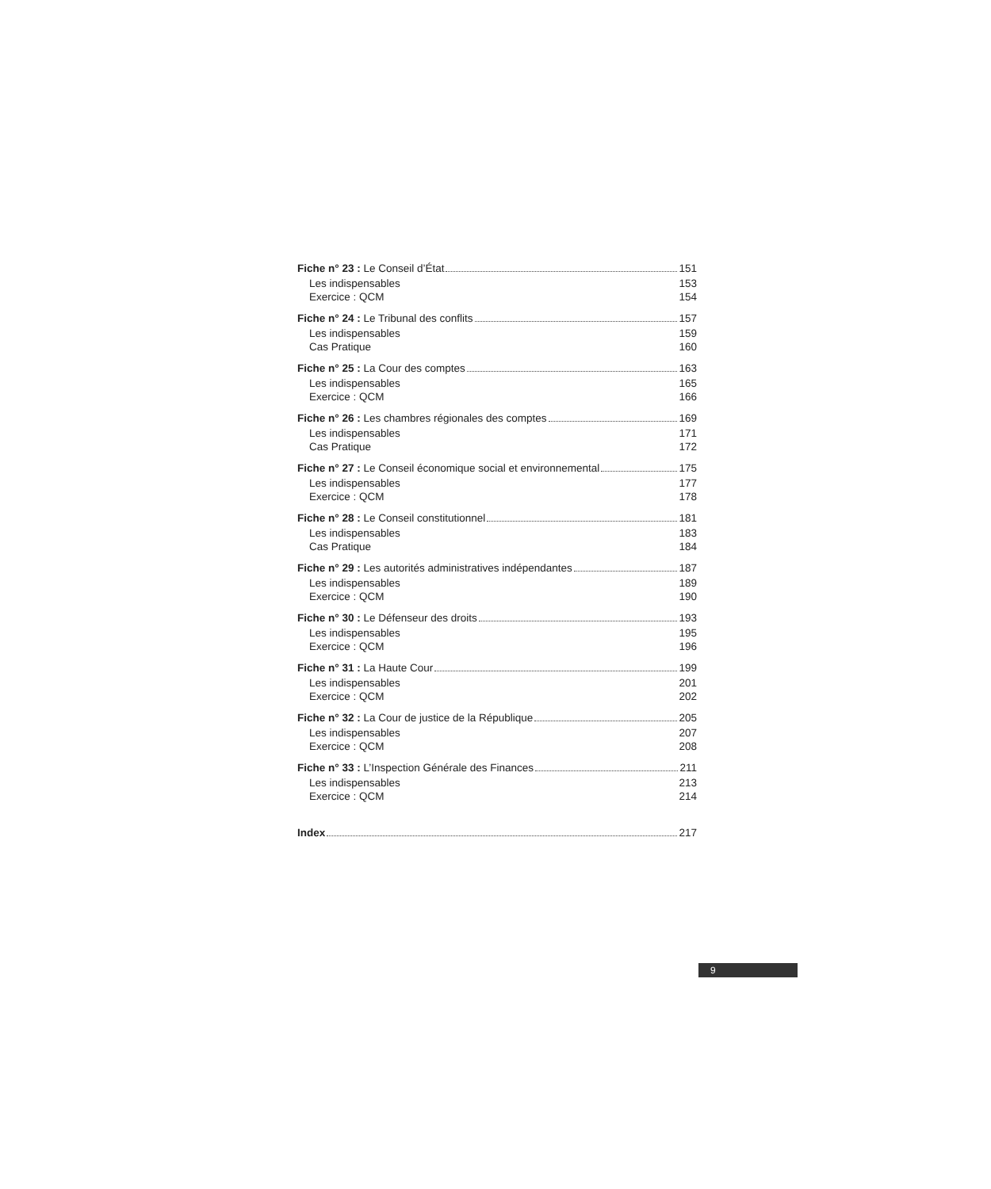Fiche n° 23 : Le Conseil d’État 151
Les indispensables 153
Exercice : QCM 154
Fiche n° 24 : Le Tribunal des conflits 157
Les indispensables 159
Cas Pratique 160
Fiche n° 25 : La Cour des comptes 163
Les indispensables 165
Exercice : QCM 166
Fiche n° 26 : Les chambres régionales des comptes 169
Les indispensables 171
Cas Pratique 172
Fiche n° 27 : Le Conseil économique social et environnemental 175
Les indispensables 177
Exercice : QCM 178
Fiche n° 28 : Le Conseil constitutionnel 181
Les indispensables 183
Cas Pratique 184
Fiche n° 29 : Les autorités administratives indépendantes 187
Les indispensables 189
Exercice : QCM 190
Fiche n° 30 : Le Défenseur des droits 193
Les indispensables 195
Exercice : QCM 196
Fiche n° 31 : La Haute Cour 199
Les indispensables 201
Exercice : QCM 202
Fiche n° 32 : La Cour de justice de la République 205
Les indispensables 207
Exercice : QCM 208
Fiche n° 33 : L’Inspection Générale des Finances 211
Les indispensables 213
Exercice : QCM 214
Index 217
9